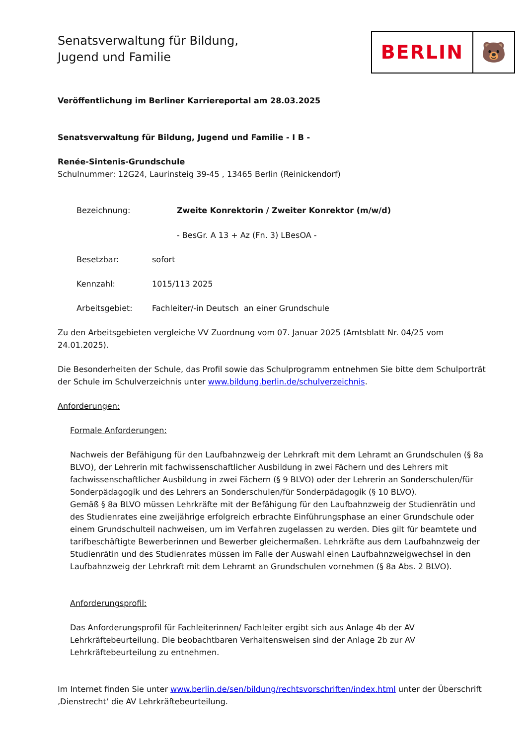Senatsverwaltung für Bildung,
Jugend und Familie
BERLIN 🐻
Veröffentlichung im Berliner Karriereportal am 28.03.2025
Senatsverwaltung für Bildung, Jugend und Familie - I B -
Renée-Sintenis-Grundschule
Schulnummer: 12G24, Laurinsteig 39-45 , 13465 Berlin (Reinickendorf)
Bezeichnung: Zweite Konrektorin / Zweiter Konrektor (m/w/d)
- BesGr. A 13 + Az (Fn. 3) LBesOA -
Besetzbar: sofort
Kennzahl: 1015/113 2025
Arbeitsgebiet: Fachleiter/-in Deutsch an einer Grundschule
Zu den Arbeitsgebieten vergleiche VV Zuordnung vom 07. Januar 2025 (Amtsblatt Nr. 04/25 vom 24.01.2025).
Die Besonderheiten der Schule, das Profil sowie das Schulprogramm entnehmen Sie bitte dem Schulporträt der Schule im Schulverzeichnis unter www.bildung.berlin.de/schulverzeichnis.
Anforderungen:
Formale Anforderungen:
Nachweis der Befähigung für den Laufbahnzweig der Lehrkraft mit dem Lehramt an Grundschulen (§ 8a BLVO), der Lehrerin mit fachwissenschaftlicher Ausbildung in zwei Fächern und des Lehrers mit fachwissenschaftlicher Ausbildung in zwei Fächern (§ 9 BLVO) oder der Lehrerin an Sonderschulen/für Sonderpädagogik und des Lehrers an Sonderschulen/für Sonderpädagogik (§ 10 BLVO).
Gemäß § 8a BLVO müssen Lehrkräfte mit der Befähigung für den Laufbahnzweig der Studienrätin und des Studienrates eine zweijährige erfolgreich erbrachte Einführungsphase an einer Grundschule oder einem Grundschulteil nachweisen, um im Verfahren zugelassen zu werden. Dies gilt für beamtete und tarifbeschäftigte Bewerberinnen und Bewerber gleichermaßen. Lehrkräfte aus dem Laufbahnzweig der Studienrätin und des Studienrates müssen im Falle der Auswahl einen Laufbahnzweigwechsel in den Laufbahnzweig der Lehrkraft mit dem Lehramt an Grundschulen vornehmen (§ 8a Abs. 2 BLVO).
Anforderungsprofil:
Das Anforderungsprofil für Fachleiterinnen/ Fachleiter ergibt sich aus Anlage 4b der AV Lehrkräftebeurteilung. Die beobachtbaren Verhaltensweisen sind der Anlage 2b zur AV Lehrkräftebeurteilung zu entnehmen.
Im Internet finden Sie unter www.berlin.de/sen/bildung/rechtsvorschriften/index.html unter der Überschrift ‚Dienstrecht‘ die AV Lehrkräftebeurteilung.